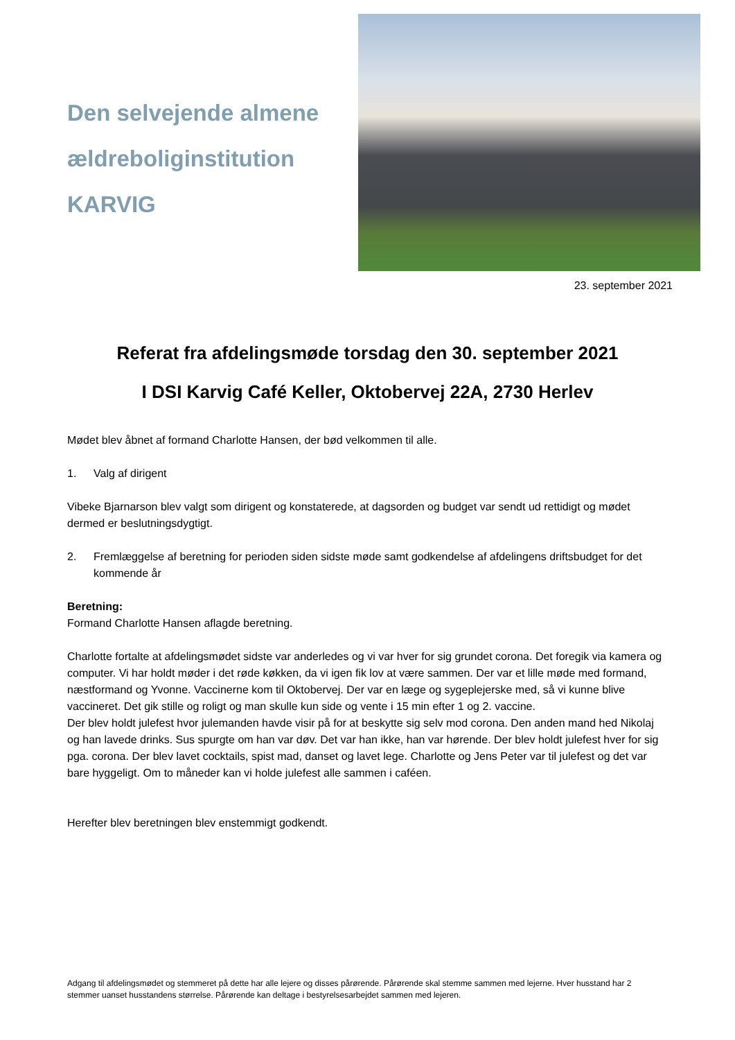Den selvejende almene
ældreboliginstitution
KARVIG
23. september 2021
Referat fra afdelingsmøde torsdag den 30. september 2021
I DSI Karvig Café Keller, Oktobervej 22A, 2730 Herlev
Mødet blev åbnet af formand Charlotte Hansen, der bød velkommen til alle.
1. Valg af dirigent
Vibeke Bjarnarson blev valgt som dirigent og konstaterede, at dagsorden og budget var sendt ud rettidigt og mødet dermed er beslutningsdygtigt.
2. Fremlæggelse af beretning for perioden siden sidste møde samt godkendelse af afdelingens driftsbudget for det kommende år
Beretning:
Formand Charlotte Hansen aflagde beretning.
Charlotte fortalte at afdelingsmødet sidste var anderledes og vi var hver for sig grundet corona. Det foregik via kamera og computer. Vi har holdt møder i det røde køkken, da vi igen fik lov at være sammen. Der var et lille møde med formand, næstformand og Yvonne. Vaccinerne kom til Oktobervej. Der var en læge og sygeplejerske med, så vi kunne blive vaccineret. Det gik stille og roligt og man skulle kun side og vente i 15 min efter 1 og 2. vaccine.
Der blev holdt julefest hvor julemanden havde visir på for at beskytte sig selv mod corona. Den anden mand hed Nikolaj og han lavede drinks. Sus spurgte om han var døv. Det var han ikke, han var hørende. Der blev holdt julefest hver for sig pga. corona. Der blev lavet cocktails, spist mad, danset og lavet lege. Charlotte og Jens Peter var til julefest og det var bare hyggeligt. Om to måneder kan vi holde julefest alle sammen i caféen.
Herefter blev beretningen blev enstemmigt godkendt.
Adgang til afdelingsmødet og stemmeret på dette har alle lejere og disses pårørende. Pårørende skal stemme sammen med lejerne. Hver husstand har 2 stemmer uanset husstandens størrelse. Pårørende kan deltage i bestyrelsesarbejdet sammen med lejeren.